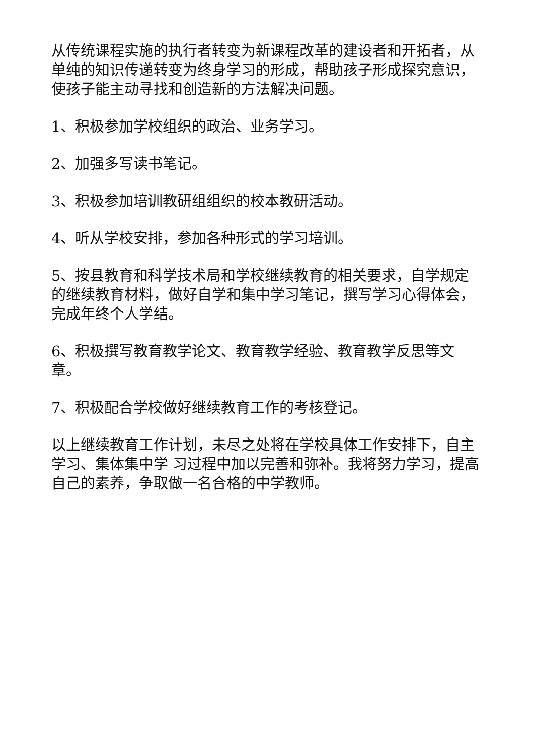从传统课程实施的执行者转变为新课程改革的建设者和开拓者，从单纯的知识传递转变为终身学习的形成，帮助孩子形成探究意识，使孩子能主动寻找和创造新的方法解决问题。
1、积极参加学校组织的政治、业务学习。
2、加强多写读书笔记。
3、积极参加培训教研组组织的校本教研活动。
4、听从学校安排，参加各种形式的学习培训。
5、按县教育和科学技术局和学校继续教育的相关要求，自学规定的继续教育材料，做好自学和集中学习笔记，撰写学习心得体会，完成年终个人学结。
6、积极撰写教育教学论文、教育教学经验、教育教学反思等文章。
7、积极配合学校做好继续教育工作的考核登记。
以上继续教育工作计划，未尽之处将在学校具体工作安排下，自主学习、集体集中学 习过程中加以完善和弥补。我将努力学习，提高自己的素养，争取做一名合格的中学教师。